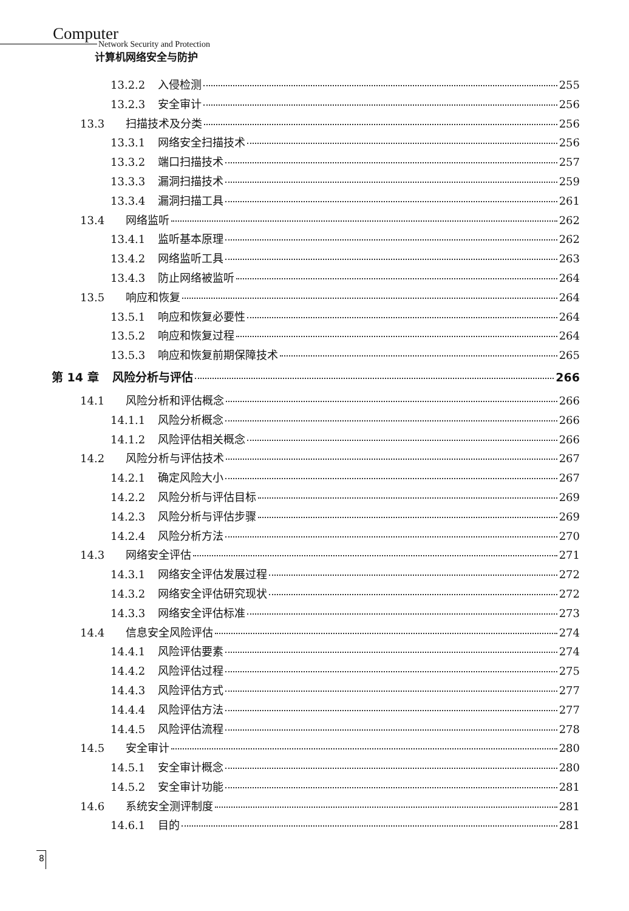Computer
Network Security and Protection
计算机网络安全与防护
13.2.2 入侵检测 255
13.2.3 安全审计 256
13.3 扫描技术及分类 256
13.3.1 网络安全扫描技术 256
13.3.2 端口扫描技术 257
13.3.3 漏洞扫描技术 259
13.3.4 漏洞扫描工具 261
13.4 网络监听 262
13.4.1 监听基本原理 262
13.4.2 网络监听工具 263
13.4.3 防止网络被监听 264
13.5 响应和恢复 264
13.5.1 响应和恢复必要性 264
13.5.2 响应和恢复过程 264
13.5.3 响应和恢复前期保障技术 265
第 14 章 风险分析与评估 266
14.1 风险分析和评估概念 266
14.1.1 风险分析概念 266
14.1.2 风险评估相关概念 266
14.2 风险分析与评估技术 267
14.2.1 确定风险大小 267
14.2.2 风险分析与评估目标 269
14.2.3 风险分析与评估步骤 269
14.2.4 风险分析方法 270
14.3 网络安全评估 271
14.3.1 网络安全评估发展过程 272
14.3.2 网络安全评估研究现状 272
14.3.3 网络安全评估标准 273
14.4 信息安全风险评估 274
14.4.1 风险评估要素 274
14.4.2 风险评估过程 275
14.4.3 风险评估方式 277
14.4.4 风险评估方法 277
14.4.5 风险评估流程 278
14.5 安全审计 280
14.5.1 安全审计概念 280
14.5.2 安全审计功能 281
14.6 系统安全测评制度 281
14.6.1 目的 281
8